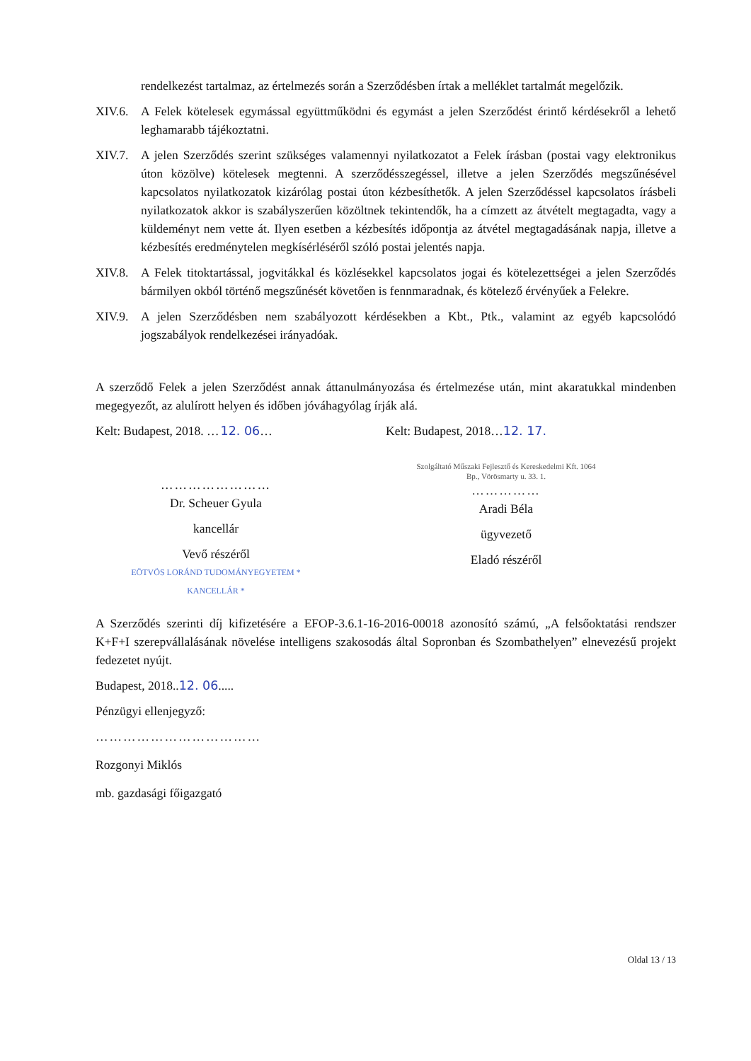rendelkezést tartalmaz, az értelmezés során a Szerződésben írtak a melléklet tartalmát megelőzik.
XIV.6. A Felek kötelesek egymással együttműködni és egymást a jelen Szerződést érintő kérdésekről a lehető leghamarabb tájékoztatni.
XIV.7. A jelen Szerződés szerint szükséges valamennyi nyilatkozatot a Felek írásban (postai vagy elektronikus úton közölve) kötelesek megtenni. A szerződésszegéssel, illetve a jelen Szerződés megszűnésével kapcsolatos nyilatkozatok kizárólag postai úton kézbesíthetők. A jelen Szerződéssel kapcsolatos írásbeli nyilatkozatok akkor is szabályszerűen közöltnek tekintendők, ha a címzett az átvételt megtagadta, vagy a küldeményt nem vette át. Ilyen esetben a kézbesítés időpontja az átvétel megtagadásának napja, illetve a kézbesítés eredménytelen megkísérléséről szóló postai jelentés napja.
XIV.8. A Felek titoktartással, jogvitákkal és közlésekkel kapcsolatos jogai és kötelezettségei a jelen Szerződés bármilyen okból történő megszűnését követően is fennmaradnak, és kötelező érvényűek a Felekre.
XIV.9. A jelen Szerződésben nem szabályozott kérdésekben a Kbt., Ptk., valamint az egyéb kapcsolódó jogszabályok rendelkezései irányadóak.
A szerződő Felek a jelen Szerződést annak áttanulmányozása és értelmezése után, mint akaratukkal mindenben megegyezőt, az alulírott helyen és időben jóváhagyólag írják alá.
Kelt: Budapest, 2018. …12. 06…
……………………
Dr. Scheuer Gyula
kancellár
Vevő részéről
EÖTVÖS LORÁND TUDOMÁNYEGYETEM * KANCELLÁR *
Kelt: Budapest, 2018…12. 17.
Szolgáltató Műszaki Fejlesztő és Kereskedelmi Kft. 1064 Bp., Vörösmarty u. 33. 1.
……………
Aradi Béla
ügyvezető
Eladó részéről
A Szerződés szerinti díj kifizetésére a EFOP-3.6.1-16-2016-00018 azonosító számú, „A felsőoktatási rendszer K+F+I szerepvállalásának növelése intelligens szakosodás által Sopronban és Szombathelyen” elnevezésű projekt fedezetet nyújt.
Budapest, 2018..12. 06.....
Pénzügyi ellenjegyző:
………………………………
Rozgonyi Miklós
mb. gazdasági főigazgató
Oldal 13 / 13